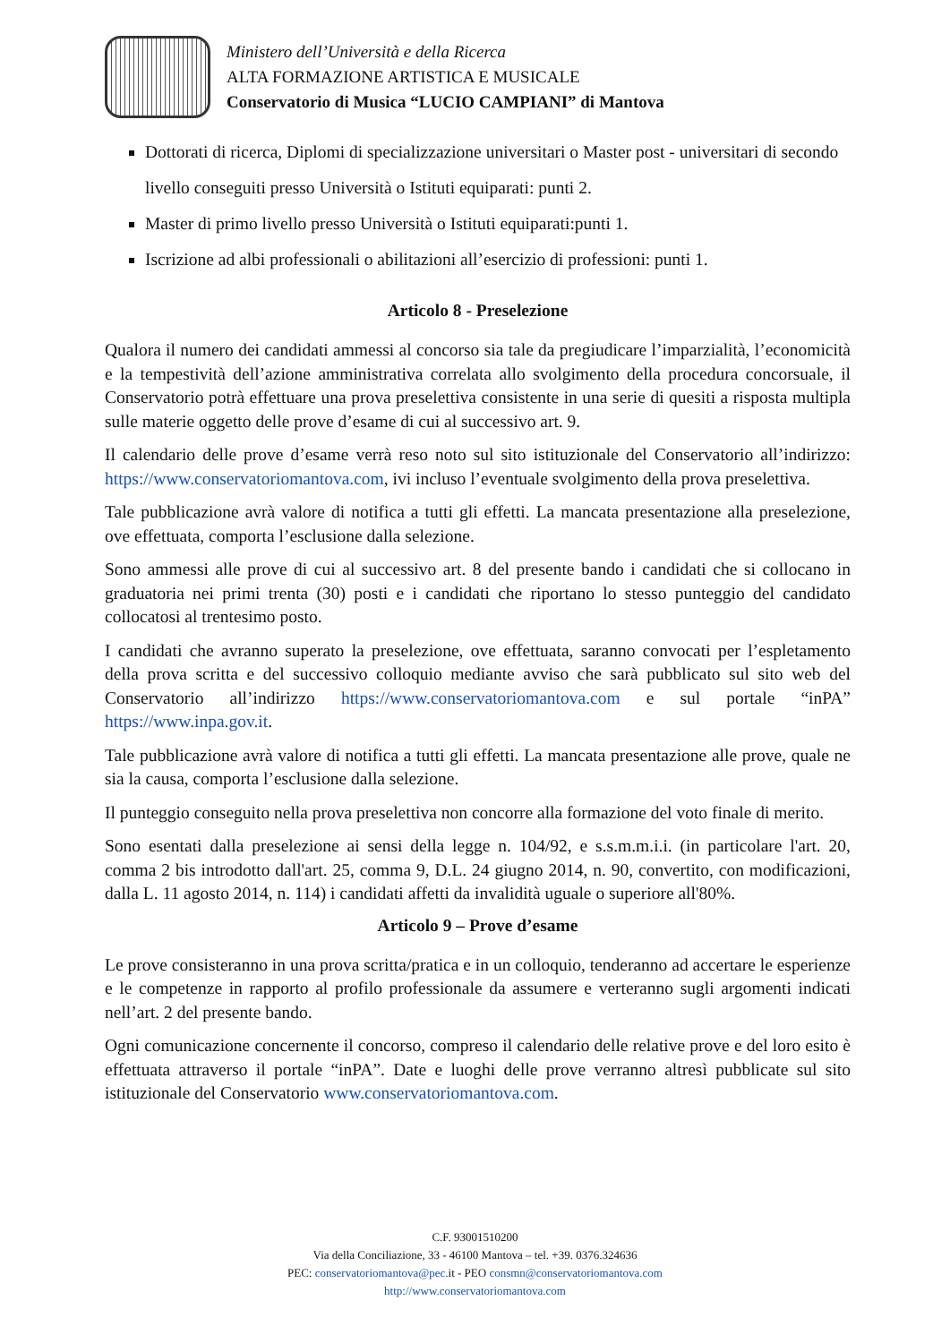Ministero dell’Università e della Ricerca
ALTA FORMAZIONE ARTISTICA E MUSICALE
Conservatorio di Musica “LUCIO CAMPIANI” di Mantova
Dottorati di ricerca, Diplomi di specializzazione universitari o Master post - universitari di secondo livello conseguiti presso Università o Istituti equiparati: punti 2.
Master di primo livello presso Università o Istituti equiparati:punti 1.
Iscrizione ad albi professionali o abilitazioni all’esercizio di professioni: punti 1.
Articolo 8 - Preselezione
Qualora il numero dei candidati ammessi al concorso sia tale da pregiudicare l’imparzialità, l’economicità e la tempestività dell’azione amministrativa correlata allo svolgimento della procedura concorsuale, il Conservatorio potrà effettuare una prova preselettiva consistente in una serie di quesiti a risposta multipla sulle materie oggetto delle prove d’esame di cui al successivo art. 9.
Il calendario delle prove d’esame verrà reso noto sul sito istituzionale del Conservatorio all’indirizzo: https://www.conservatoriomantova.com, ivi incluso l’eventuale svolgimento della prova preselettiva.
Tale pubblicazione avrà valore di notifica a tutti gli effetti. La mancata presentazione alla preselezione, ove effettuata, comporta l’esclusione dalla selezione.
Sono ammessi alle prove di cui al successivo art. 8 del presente bando i candidati che si collocano in graduatoria nei primi trenta (30) posti e i candidati che riportano lo stesso punteggio del candidato collocatosi al trentesimo posto.
I candidati che avranno superato la preselezione, ove effettuata, saranno convocati per l’espletamento della prova scritta e del successivo colloquio mediante avviso che sarà pubblicato sul sito web del Conservatorio all’indirizzo https://www.conservatoriomantova.com e sul portale “inPA” https://www.inpa.gov.it.
Tale pubblicazione avrà valore di notifica a tutti gli effetti. La mancata presentazione alle prove, quale ne sia la causa, comporta l’esclusione dalla selezione.
Il punteggio conseguito nella prova preselettiva non concorre alla formazione del voto finale di merito.
Sono esentati dalla preselezione ai sensi della legge n. 104/92, e s.s.m.m.i.i. (in particolare l'art. 20, comma 2 bis introdotto dall'art. 25, comma 9, D.L. 24 giugno 2014, n. 90, convertito, con modificazioni, dalla L. 11 agosto 2014, n. 114) i candidati affetti da invalidità uguale o superiore all'80%.
Articolo 9 – Prove d’esame
Le prove consisteranno in una prova scritta/pratica e in un colloquio, tenderanno ad accertare le esperienze e le competenze in rapporto al profilo professionale da assumere e verteranno sugli argomenti indicati nell’art. 2 del presente bando.
Ogni comunicazione concernente il concorso, compreso il calendario delle relative prove e del loro esito è effettuata attraverso il portale “inPA”. Date e luoghi delle prove verranno altresì pubblicate sul sito istituzionale del Conservatorio www.conservatoriomantova.com.
C.F. 93001510200
Via della Conciliazione, 33 - 46100 Mantova – tel. +39. 0376.324636
PEC: conservatoriomantova@pec. it - PEO consmn@conservatoriomantova.com
http://www.conservatoriomantova.com